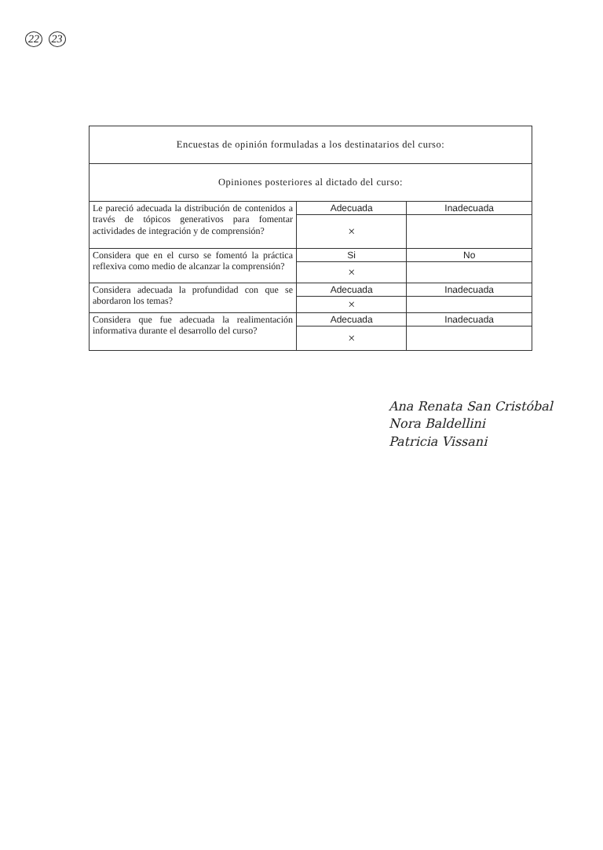22 23
| Encuestas de opinión formuladas a los destinatarios del curso: | | |
| Opiniones posteriores al dictado del curso: | | |
| Le pareció adecuada la distribución de contenidos a través de tópicos generativos para fomentar actividades de integración y de comprensión? | Adecuada | Inadecuada |
| | × | |
| Considera que en el curso se fomentó la práctica reflexiva como medio de alcanzar la comprensión? | Si | No |
| | × | |
| Considera adecuada la profundidad con que se abordaron los temas? | Adecuada | Inadecuada |
| | × | |
| Considera que fue adecuada la realimentación informativa durante el desarrollo del curso? | Adecuada | Inadecuada |
| | × | |
Ana Renata San Cristóbal
Nora Baldellini
Patricia Vissani